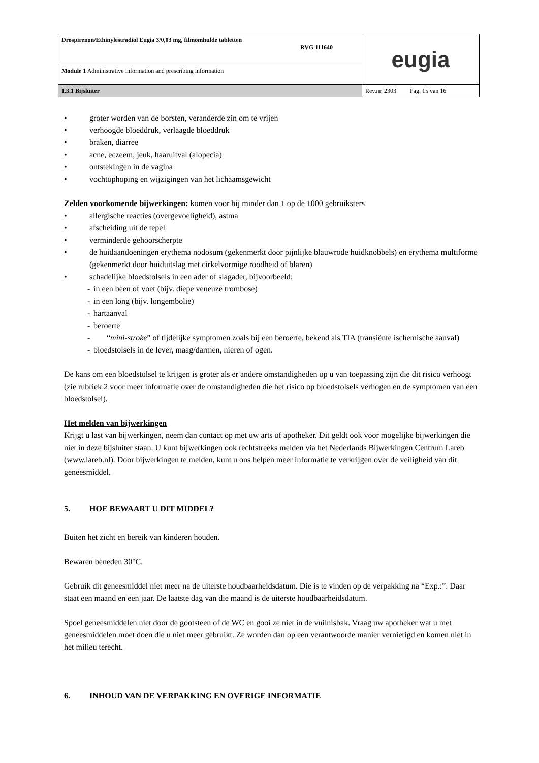| Drospirenon/Ethinylestradiol Eugia 3/0,03 mg, filmomhulde tabletten RVG 111640 | eugia |
| Module 1 Administrative information and prescribing information | |
| 1.3.1 Bijsluiter | Rev.nr. 2303 Pag. 15 van 16 |
• groter worden van de borsten, veranderde zin om te vrijen
• verhoogde bloeddruk, verlaagde bloeddruk
• braken, diarree
• acne, eczeem, jeuk, haaruitval (alopecia)
• ontstekingen in de vagina
• vochtophoping en wijzigingen van het lichaamsgewicht
Zelden voorkomende bijwerkingen: komen voor bij minder dan 1 op de 1000 gebruiksters
• allergische reacties (overgevoeligheid), astma
• afscheiding uit de tepel
• verminderde gehoorscherpte
• de huidaandoeningen erythema nodosum (gekenmerkt door pijnlijke blauwrode huidknobbels) en erythema multiforme (gekenmerkt door huiduitslag met cirkelvormige roodheid of blaren)
• schadelijke bloedstolsels in een ader of slagader, bijvoorbeeld:
- in een been of voet (bijv. diepe veneuze trombose)
- in een long (bijv. longembolie)
- hartaanval
- beroerte
- “mini-stroke” of tijdelijke symptomen zoals bij een beroerte, bekend als TIA (transiënte ischemische aanval)
- bloedstolsels in de lever, maag/darmen, nieren of ogen.
De kans om een bloedstolsel te krijgen is groter als er andere omstandigheden op u van toepassing zijn die dit risico verhoogt (zie rubriek 2 voor meer informatie over de omstandigheden die het risico op bloedstolsels verhogen en de symptomen van een bloedstolsel).
Het melden van bijwerkingen
Krijgt u last van bijwerkingen, neem dan contact op met uw arts of apotheker. Dit geldt ook voor mogelijke bijwerkingen die niet in deze bijsluiter staan. U kunt bijwerkingen ook rechtstreeks melden via het Nederlands Bijwerkingen Centrum Lareb (www.lareb.nl). Door bijwerkingen te melden, kunt u ons helpen meer informatie te verkrijgen over de veiligheid van dit geneesmiddel.
5. HOE BEWAART U DIT MIDDEL?
Buiten het zicht en bereik van kinderen houden.
Bewaren beneden 30°C.
Gebruik dit geneesmiddel niet meer na de uiterste houdbaarheidsdatum. Die is te vinden op de verpakking na “Exp.:”. Daar staat een maand en een jaar. De laatste dag van die maand is de uiterste houdbaarheidsdatum.
Spoel geneesmiddelen niet door de gootsteen of de WC en gooi ze niet in de vuilnisbak. Vraag uw apotheker wat u met geneesmiddelen moet doen die u niet meer gebruikt. Ze worden dan op een verantwoorde manier vernietigd en komen niet in het milieu terecht.
6. INHOUD VAN DE VERPAKKING EN OVERIGE INFORMATIE